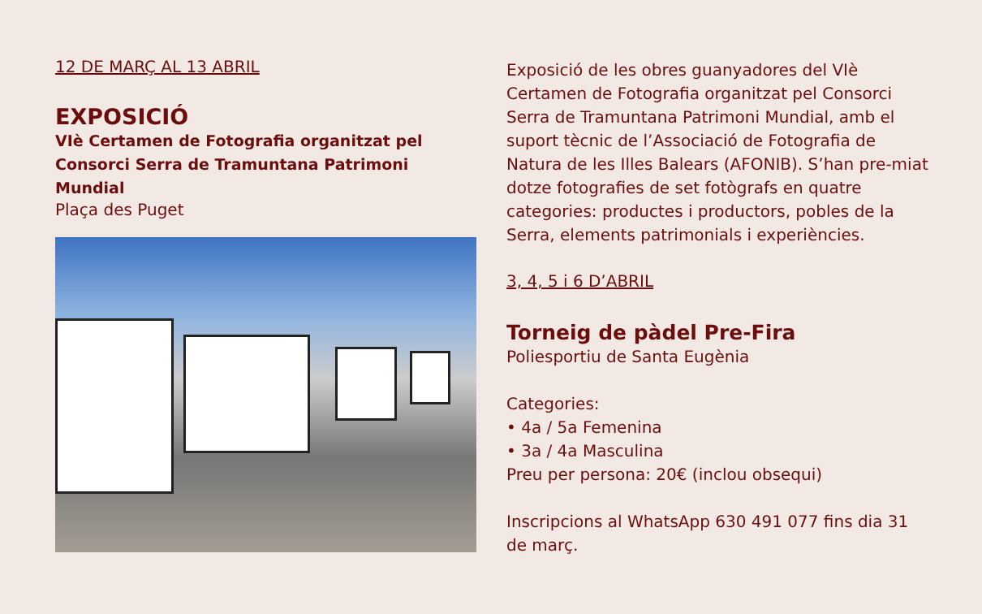12 DE MARÇ AL 13 ABRIL
EXPOSICIÓ
VIè Certamen de Fotografia organitzat pel Consorci Serra de Tramuntana Patrimoni Mundial
Plaça des Puget
Exposició de les obres guanyadores del VIè Certamen de Fotografia organitzat pel Consorci Serra de Tramuntana Patrimoni Mundial, amb el suport tècnic de l’Associació de Fotografia de Natura de les Illes Balears (AFONIB). S’han pre-miat dotze fotografies de set fotògrafs en quatre categories: productes i productors, pobles de la Serra, elements patrimonials i experiències.
3, 4, 5 i 6 D’ABRIL
Torneig de pàdel Pre-Fira
Poliesportiu de Santa Eugènia
Categories:
• 4a / 5a Femenina
• 3a / 4a Masculina
Preu per persona: 20€ (inclou obsequi)
Inscripcions al WhatsApp 630 491 077 fins dia 31 de març.